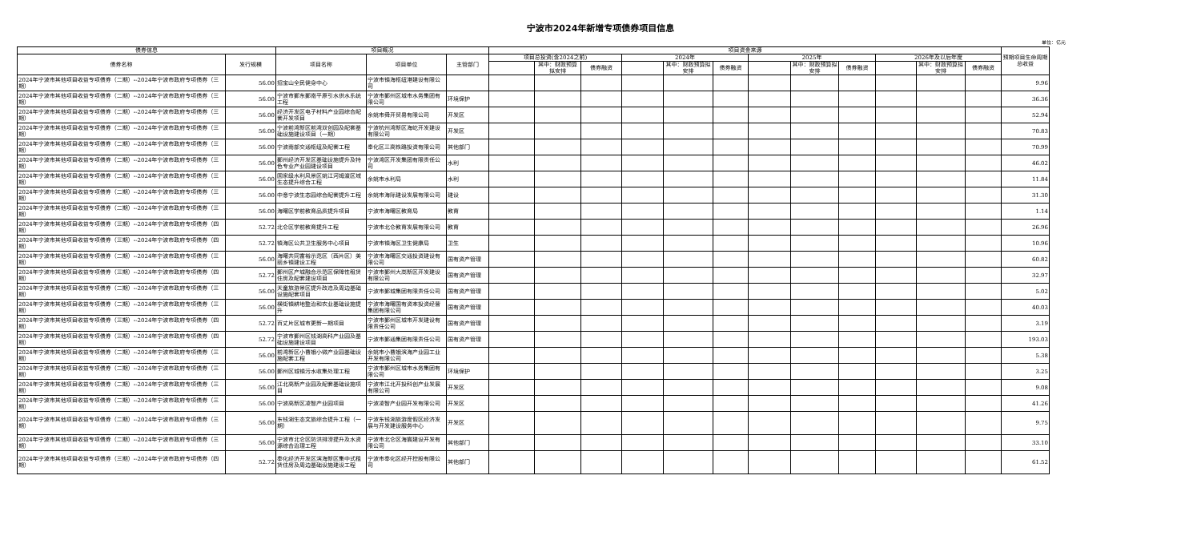宁波市2024年新增专项债券项目信息
单位：亿元
| 债券信息 | | 项目概况 | | | 项目资金来源 | | | | | | | | | | | | 预期项目生命周期总收益 |
| --- | --- | --- | --- | --- | --- | --- | --- | --- | --- | --- | --- | --- | --- | --- | --- | --- | --- |
| 债券名称 | 发行规模 | 项目名称 | 项目单位 | 主管部门 | 项目总投资(含2024之前) | | | 2024年 | | | 2025年 | | | 2026年及以后年度 | | | |
| | | | | | | 其中：财政预算拟安排 | 债券融资 | | 其中：财政预算拟安排 | 债券融资 | | 其中：财政预算拟安排 | 债券融资 | | 其中：财政预算拟安排 | 债券融资 | |
| 2024年宁波市其他项目收益专项债券（二期）--2024年宁波市政府专项债券（三期） | 56.00 | 招宝山全民健身中心 | 宁波市镇海枢纽港建设有限公司 | | | | | | | | | | | | | | 9.96 |
| 2024年宁波市其他项目收益专项债券（二期）--2024年宁波市政府专项债券（三期） | 56.00 | 宁波市鄞东鄞南平原引水供水系统工程 | 宁波市鄞州区城市水务集团有限公司 | 环境保护 | | | | | | | | | | | | | 36.36 |
| 2024年宁波市其他项目收益专项债券（二期）--2024年宁波市政府专项债券（三期） | 56.00 | 经济开发区电子材料产业园综合配套开发项目 | 余姚市舜开贸易有限公司 | 开发区 | | | | | | | | | | | | | 52.94 |
| 2024年宁波市其他项目收益专项债券（二期）--2024年宁波市政府专项债券（三期） | 56.00 | 宁波前湾新区前湾双创园及配套基础设施建设项目（一期） | 宁波杭州湾新区海屹开发建设有限公司 | 开发区 | | | | | | | | | | | | | 70.83 |
| 2024年宁波市其他项目收益专项债券（二期）--2024年宁波市政府专项债券（三期） | 56.00 | 宁波南部交通枢纽及配套工程 | 奉化区三高铁路投资有限公司 | 其他部门 | | | | | | | | | | | | | 70.99 |
| 2024年宁波市其他项目收益专项债券（二期）--2024年宁波市政府专项债券（三期） | 56.00 | 鄞州经济开发区基础设施提升及特色专业产业园建设项目 | 宁波湾区开发集团有限责任公司 | 水利 | | | | | | | | | | | | | 46.02 |
| 2024年宁波市其他项目收益专项债券（二期）--2024年宁波市政府专项债券（三期） | 56.00 | 国家级水利风景区姚江河姆渡区域生态提升综合工程 | 余姚市水利局 | 水利 | | | | | | | | | | | | | 11.84 |
| 2024年宁波市其他项目收益专项债券（二期）--2024年宁波市政府专项债券（三期） | 56.00 | 中意宁波生态园综合配套提升工程 | 余姚市海际建设发展有限公司 | 建设 | | | | | | | | | | | | | 31.30 |
| 2024年宁波市其他项目收益专项债券（二期）--2024年宁波市政府专项债券（三期） | 56.00 | 海曙区学前教育品质提升项目 | 宁波市海曙区教育局 | 教育 | | | | | | | | | | | | | 1.14 |
| 2024年宁波市其他项目收益专项债券（三期）--2024年宁波市政府专项债券（四期） | 52.72 | 北仑区学前教育提升工程 | 宁波市北仑教育发展有限公司 | 教育 | | | | | | | | | | | | | 26.96 |
| 2024年宁波市其他项目收益专项债券（三期）--2024年宁波市政府专项债券（四期） | 52.72 | 镇海区公共卫生服务中心项目 | 宁波市镇海区卫生健康局 | 卫生 | | | | | | | | | | | | | 10.96 |
| 2024年宁波市其他项目收益专项债券（二期）--2024年宁波市政府专项债券（三期） | 56.00 | 海曙共同富裕示范区（西片区）美丽乡镇建设工程 | 宁波市海曙区交通投资建设有限公司 | 国有资产管理 | | | | | | | | | | | | | 60.82 |
| 2024年宁波市其他项目收益专项债券（三期）--2024年宁波市政府专项债券（四期） | 52.72 | 鄞州区产城融合示范区保障性租赁住房及配套建设项目 | 宁波市鄞州大嵩新区开发建设有限公司 | 国有资产管理 | | | | | | | | | | | | | 32.97 |
| 2024年宁波市其他项目收益专项债券（二期）--2024年宁波市政府专项债券（三期） | 56.00 | 天童旅游景区提升改造及周边基础设施配套项目 | 宁波市鄞城集团有限责任公司 | 国有资产管理 | | | | | | | | | | | | | 5.02 |
| 2024年宁波市其他项目收益专项债券（二期）--2024年宁波市政府专项债券（三期） | 56.00 | 横街镇耕地整治和农业基础设施提升 | 宁波市海曙国有资本投资经营集团有限公司 | 国有资产管理 | | | | | | | | | | | | | 40.03 |
| 2024年宁波市其他项目收益专项债券（三期）--2024年宁波市政府专项债券（四期） | 52.72 | 百丈片区城市更新一期项目 | 宁波市鄞州区城市开发建设有限责任公司 | 国有资产管理 | | | | | | | | | | | | | 3.19 |
| 2024年宁波市其他项目收益专项债券（三期）--2024年宁波市政府专项债券（四期） | 52.72 | 宁波市鄞州区钱湖高科产业园及基础设施建设项目 | 宁波市鄞通集团有限责任公司 | 国有资产管理 | | | | | | | | | | | | | 193.03 |
| 2024年宁波市其他项目收益专项债券（二期）--2024年宁波市政府专项债券（三期） | 56.00 | 前湾新区小曹娥小微产业园基础设施配套工程 | 余姚市小曹娥滨海产业园工业开发有限公司 | | | | | | | | | | | | | | 5.38 |
| 2024年宁波市其他项目收益专项债券（二期）--2024年宁波市政府专项债券（三期） | 56.00 | 鄞州区城镇污水收集处理工程 | 宁波市鄞州区城市水务集团有限公司 | 环境保护 | | | | | | | | | | | | | 3.25 |
| 2024年宁波市其他项目收益专项债券（二期）--2024年宁波市政府专项债券（三期） | 56.00 | 江北高新产业园及配套基础设施项目 | 宁波市江北开投科创产业发展有限公司 | 开发区 | | | | | | | | | | | | | 9.08 |
| 2024年宁波市其他项目收益专项债券（二期）--2024年宁波市政府专项债券（三期） | 56.00 | 宁波高新区凌智产业园项目 | 宁波凌智产业园开发有限公司 | 开发区 | | | | | | | | | | | | | 41.26 |
| 2024年宁波市其他项目收益专项债券（二期）--2024年宁波市政府专项债券（三期） | 56.00 | 东钱湖生态文旅综合提升工程（一期） | 宁波东钱湖旅游度假区经济发展与开发建设服务中心 | 开发区 | | | | | | | | | | | | | 9.75 |
| 2024年宁波市其他项目收益专项债券（二期）--2024年宁波市政府专项债券（三期） | 56.00 | 宁波市北仑区防洪排涝提升及水资源综合治理工程 | 宁波市北仑区海宸建设开发有限公司 | 其他部门 | | | | | | | | | | | | | 33.10 |
| 2024年宁波市其他项目收益专项债券（三期）--2024年宁波市政府专项债券（四期） | 52.72 | 奉化经济开发区滨海新区集中式租赁住房及周边基础设施建设工程 | 宁波市奉化区经开控股有限公司 | 其他部门 | | | | | | | | | | | | | 61.52 |